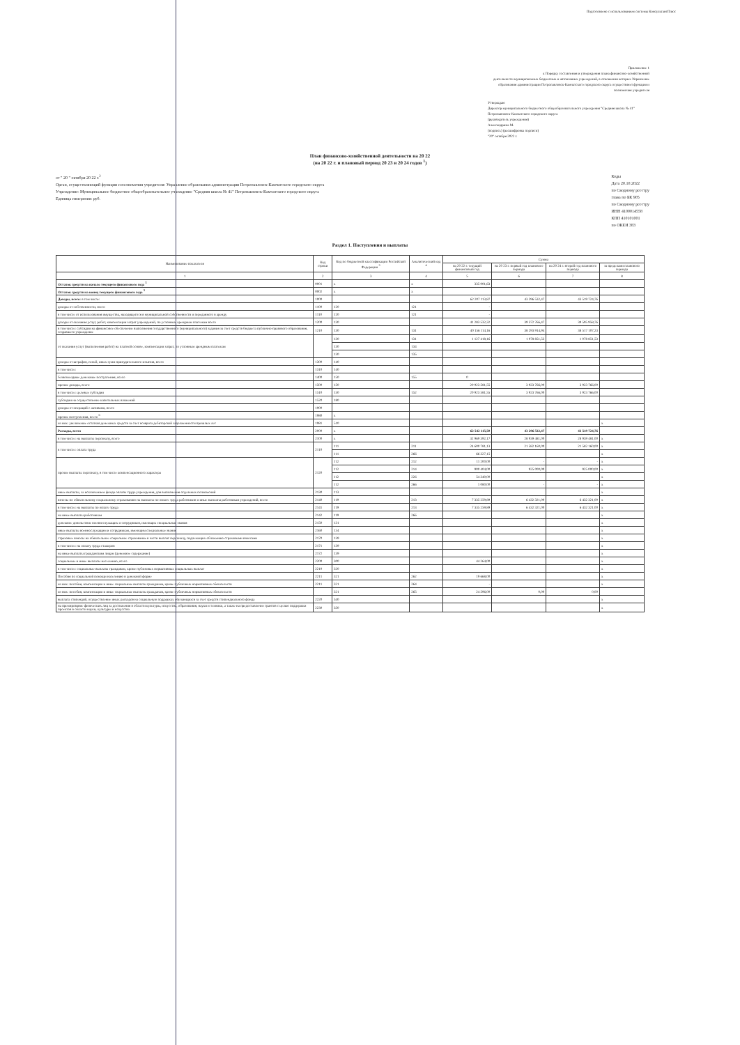Подготовлено с использованием системы КонсультантПлюс
Приложение 1
к Порядку составления и утверждения плана финансово-хозяйственной
деятельности муниципальных бюджетных и автономных учреждений, в отношении которых Управление
образования администрации Петропавловск-Камчатского городского округа осуществляет функции и
полномочия учредителя
Утверждаю
Директор муниципального бюджетного общеобразовательного учреждения "Средняя школа № 41" Петропавловск-Камчатского городского округа
(руководитель учреждения)
Александрина М.
(подпись) (расшифровка подписи)
"20" октября 2022 г.
План финансово-хозяйственной деятельности на 20 22
(на 20 22 г. и плановый период 20 23 и 20 24 годов <sup>1</sup>)
от " 20 " октября 20 22 г.<sup>2</sup>
Орган, осуществляющий функции и полномочия учредителя: Управление образования администрации Петропавловск-Камчатского городского округа
Учреждение: Муниципальное бюджетное общеобразовательное учреждение "Средняя школа № 41" Петропавловск-Камчатского городского округа
Единица измерения: руб.
Коды
Дата 20.10.2022
по Сводному реестру
глава по БК 905
по Сводному реестру
ИНН 4100014558
КПП 410101001
по ОКЕИ 383
Раздел 1. Поступления и выплаты
| Наименование показателя | Код строки | Код по бюджетной классификации Российской Федерации <sup>3</sup> | Аналитический код <sup>4</sup> | Сумма | | | |
| --- | --- | --- | --- | --- | --- | --- | --- |
| | | | | на 20 22 г. текущий финансовый год | на 20 23 г. первый год планового периода | на 20 24 г. второй год планового периода | за пределами планового периода |
| 1 | 2 | 3 | 4 | 5 | 6 | 7 | 8 |
| Остаток средств на начало текущего финансового года <sup>5</sup> | 0001 | x | x | 335 001,63 | | | |
| Остаток средств на конец текущего финансового года <sup>5</sup> | 0002 | x | x | | | | |
| Доходы, всего: в том числе: | 1000 | | | 62 207 113,87 | 43 296 532,47 | 43 519 724,76 | |
| доходы от собственности, всего | 1100 | 120 | 121 | - | | | |
| в том числе от использования имущества, находящегося в муниципальной собственности и переданного в аренду | 1110 | 120 | 121 | - | | | |
| доходы от оказания услуг, работ, компенсации затрат учреждений, по условным арендным платежам всего | 1200 | 130 | | 41 283 532,32 | 39 372 766,47 | 39 595 958,76 | |
| в том числе: субсидии на финансовое обеспечение выполнения государственного (муниципального) задания за счет средств бюджета публично-правового образования, создавшего учреждение | 1210 | 130 | 131 | 40 156 114,16 | 38 293 914,94 | 38 517 107,23 | |
| от оказания услуг (выполнения работ) на платной основе, компенсации затрат, по условным арендным платежам | | 130 | 131 | 1 127 418,16 | 1 078 851,53 | 1 078 851,53 | |
| | | 130 | 134 | | | | |
| | | 130 | 135 | | | | |
| доходы от штрафов, пеней, иных сумм принудительного изъятия, всего | 1300 | 140 | | | | | |
| в том числе: | 1310 | 140 | | | | | |
| безвозмездные денежные поступления, всего | 1400 | 150 | 155 | 0 | | | |
| прочие доходы, всего | 1500 | 150 | | 20 923 581,55 | 3 923 766,00 | 3 923 766,00 | |
| в том числе: целевые субсидии | 1510 | 150 | 152 | 20 923 581,55 | 3 923 766,00 | 3 923 766,00 | |
| субсидии на осуществление капитальных вложений | 1520 | 180 | | | | | |
| доходы от операций с активами, всего | 1900 | | | | | | |
| прочие поступления, всего <sup>6</sup> | 1980 | x | | | | | |
| из них: увеличение остатков денежных средств за счет возврата дебиторской задолженности прошлых лет | 1981 | 510 | | | | | x |
| Расходы, всего | 2000 | x | | 62 542 115,50 | 43 296 532,47 | 43 519 724,76 | |
| в том числе: на выплаты персоналу, всего | 2100 | x | | 32 969 392,17 | 28 939 481,00 | 28 939 481,00 | x |
| в том числе: оплата труда | 2110 | 111 | 211 | 24 600 781,13 | 21 582 160,00 | 21 582 160,00 | x |
| | | 111 | 266 | 66 327,15 | | | x |
| прочие выплаты персоналу, в том числе компенсационного характера | 2120 | 112 | 212 | 11 200,00 | - | - | x |
| | | 112 | 214 | 900 404,00 | 925 000,00 | 925 000,00 | x |
| | | 112 | 226 | 54 340,00 | | | x |
| | | 112 | 266 | 1 080,00 | - | - | x |
| иные выплаты, за исключением фонда оплаты труда учреждения, для выполнения отдельных полномочий | 2130 | 113 | | | | | x |
| взносы по обязательному социальному страхованию на выплаты по оплате труда работников и иные выплаты работникам учреждений, всего | 2140 | 119 | 213 | 7 335 259,89 | 6 432 321,00 | 6 432 321,00 | x |
| в том числе: на выплаты по оплате труда | 2141 | 119 | 213 | 7 335 259,89 | 6 432 321,00 | 6 432 321,00 | x |
| на иные выплаты работникам | 2142 | 119 | 266 | | | | x |
| денежное довольствие военнослужащих и сотрудников, имеющих специальные звания | 2150 | 131 | | | | | x |
| иные выплаты военнослужащим и сотрудникам, имеющим специальные звания | 2160 | 134 | | | | | x |
| страховые взносы на обязательное социальное страхование в части выплат персоналу, подлежащих обложению страховыми взносами | 2170 | 139 | | | | | x |
| в том числе: на оплату труда стажеров | 2171 | 139 | | | | | x |
| на иные выплаты гражданским лицам (денежное содержание) | 2172 | 139 | | | | | x |
| социальные и иные выплаты населению, всего | 2200 | 300 | | 44 264,00 | | | x |
| в том числе: социальные выплаты гражданам, кроме публичных нормативных социальных выплат | 2210 | 320 | | | | | x |
| Пособия по социальной помощи населению в денежной форме | 2211 | 321 | 262 | 19 668,00 | | | x |
| из них: пособия, компенсации и иные социальные выплаты гражданам, кроме публичных нормативных обязательств | 2211 | 321 | 264 | - | | | x |
| из них: пособия, компенсации и иные социальные выплаты гражданам, кроме публичных нормативных обязательств | | 321 | 265 | 24 596,00 | 0,00 | 0,00 | |
| выплата стипендий, осуществление иных расходов на социальную поддержку обучающихся за счет средств стипендиального фонда | 2220 | 340 | | | | | x |
| на премирование физических лиц за достижения в области культуры, искусства, образования, науки и техники, а также на предоставление грантов с целью поддержки проектов в области науки, культуры и искусства | 2230 | 350 | | | | | x |